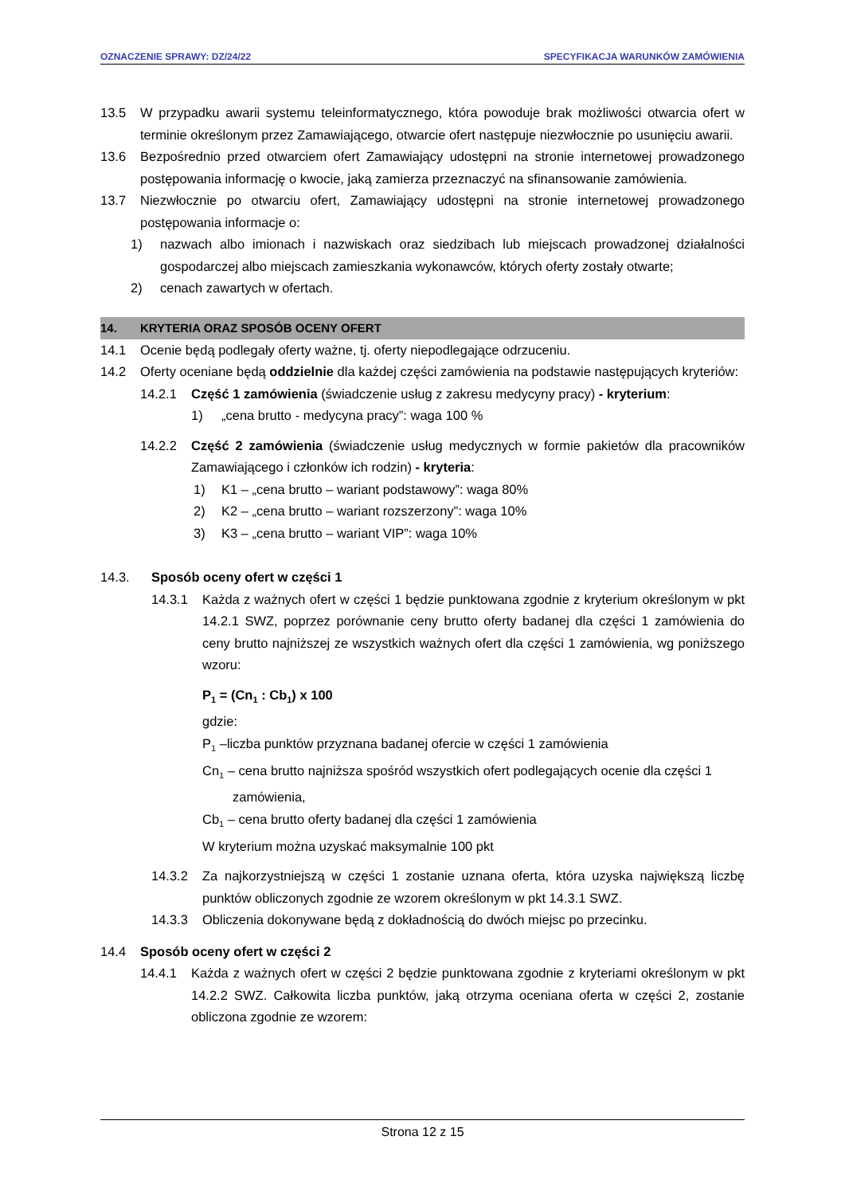OZNACZENIE SPRAWY: DZ/24/22 SPECYFIKACJA WARUNKÓW ZAMÓWIENIA
13.5 W przypadku awarii systemu teleinformatycznego, która powoduje brak możliwości otwarcia ofert w terminie określonym przez Zamawiającego, otwarcie ofert następuje niezwłocznie po usunięciu awarii.
13.6 Bezpośrednio przed otwarciem ofert Zamawiający udostępni na stronie internetowej prowadzonego postępowania informację o kwocie, jaką zamierza przeznaczyć na sfinansowanie zamówienia.
13.7 Niezwłocznie po otwarciu ofert, Zamawiający udostępni na stronie internetowej prowadzonego postępowania informacje o:
1) nazwach albo imionach i nazwiskach oraz siedzibach lub miejscach prowadzonej działalności gospodarczej albo miejscach zamieszkania wykonawców, których oferty zostały otwarte;
2) cenach zawartych w ofertach.
14. KRYTERIA ORAZ SPOSÓB OCENY OFERT
14.1 Ocenie będą podlegały oferty ważne, tj. oferty niepodlegające odrzuceniu.
14.2 Oferty oceniane będą oddzielnie dla każdej części zamówienia na podstawie następujących kryteriów:
14.2.1 Część 1 zamówienia (świadczenie usług z zakresu medycyny pracy) - kryterium:
1) „cena brutto - medycyna pracy”: waga 100 %
14.2.2 Część 2 zamówienia (świadczenie usług medycznych w formie pakietów dla pracowników Zamawiającego i członków ich rodzin) - kryteria:
1) K1 – „cena brutto – wariant podstawowy”: waga 80%
2) K2 – „cena brutto – wariant rozszerzony”: waga 10%
3) K3 – „cena brutto – wariant VIP”: waga 10%
14.3. Sposób oceny ofert w części 1
14.3.1 Każda z ważnych ofert w części 1 będzie punktowana zgodnie z kryterium określonym w pkt 14.2.1 SWZ, poprzez porównanie ceny brutto oferty badanej dla części 1 zamówienia do ceny brutto najniższej ze wszystkich ważnych ofert dla części 1 zamówienia, wg poniższego wzoru:
P<sub>1</sub> = (Cn<sub>1</sub> : Cb<sub>1</sub>) x 100
gdzie:
P<sub>1</sub> –liczba punktów przyznana badanej ofercie w części 1 zamówienia
Cn<sub>1</sub> – cena brutto najniższa spośród wszystkich ofert podlegających ocenie dla części 1 zamówienia,
Cb<sub>1</sub> – cena brutto oferty badanej dla części 1 zamówienia
W kryterium można uzyskać maksymalnie 100 pkt
14.3.2 Za najkorzystniejszą w części 1 zostanie uznana oferta, która uzyska największą liczbę punktów obliczonych zgodnie ze wzorem określonym w pkt 14.3.1 SWZ.
14.3.3 Obliczenia dokonywane będą z dokładnością do dwóch miejsc po przecinku.
14.4 Sposób oceny ofert w części 2
14.4.1 Każda z ważnych ofert w części 2 będzie punktowana zgodnie z kryteriami określonym w pkt 14.2.2 SWZ. Całkowita liczba punktów, jaką otrzyma oceniana oferta w części 2, zostanie obliczona zgodnie ze wzorem:
Strona 12 z 15